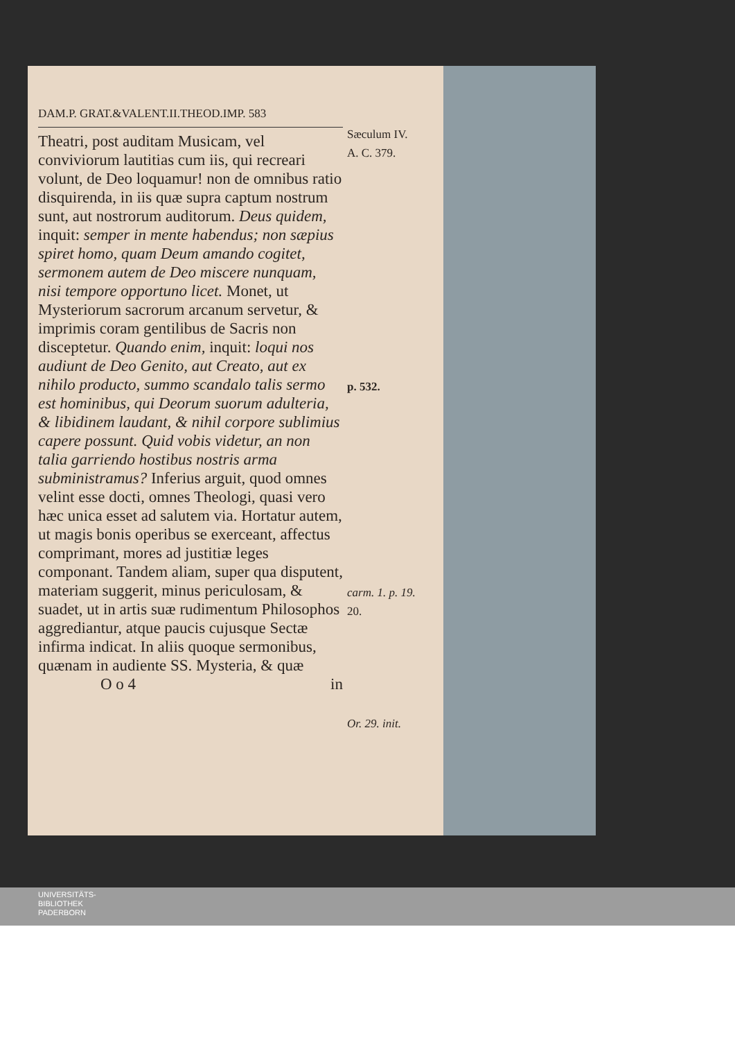DAM.P. GRAT.&VALENT.II.THEOD.IMP. 583
Theatri, post auditam Musicam, vel conviviorum lautitias cum iis, qui recreari volunt, de Deo loquamur! non de omnibus ratio disquirenda, in iis quæ supra captum nostrum sunt, aut nostrorum auditorum. Deus quidem, inquit: semper in mente habendus; non sæpius spiret homo, quam Deum amando cogitet, sermonem autem de Deo miscere nunquam, nisi tempore opportuno licet. Monet, ut Mysteriorum sacrorum arcanum servetur, & imprimis coram gentilibus de Sacris non disceptetur. Quando enim, inquit: loqui nos audiunt de Deo Genito, aut Creato, aut ex nihilo producto, summo scandalo talis sermo est hominibus, qui Deorum suorum adulteria, & libidinem laudant, & nihil corpore sublimius capere possunt. Quid vobis videtur, an non talia garriendo hostibus nostris arma subministramus? Inferius arguit, quod omnes velint esse docti, omnes Theologi, quasi vero hæc unica esset ad salutem via. Hortatur autem, ut magis bonis operibus se exerceant, affectus comprimant, mores ad justitiæ leges componant. Tandem aliam, super qua disputent, materiam suggerit, minus periculosam, & suadet, ut in artis suæ rudimentum Philosophos aggrediantur, atque paucis cujusque Sectæ infirma indicat. In aliis quoque sermonibus, quænam in audiente SS. Mysteria, & quæ
O o 4 in
Sæculum IV.
A. C. 379.
p. 532.
carm. 1. p. 19.
20.
Or. 29. init.
UNIVERSITÄTS-
BIBLIOTHEK
PADERBORN